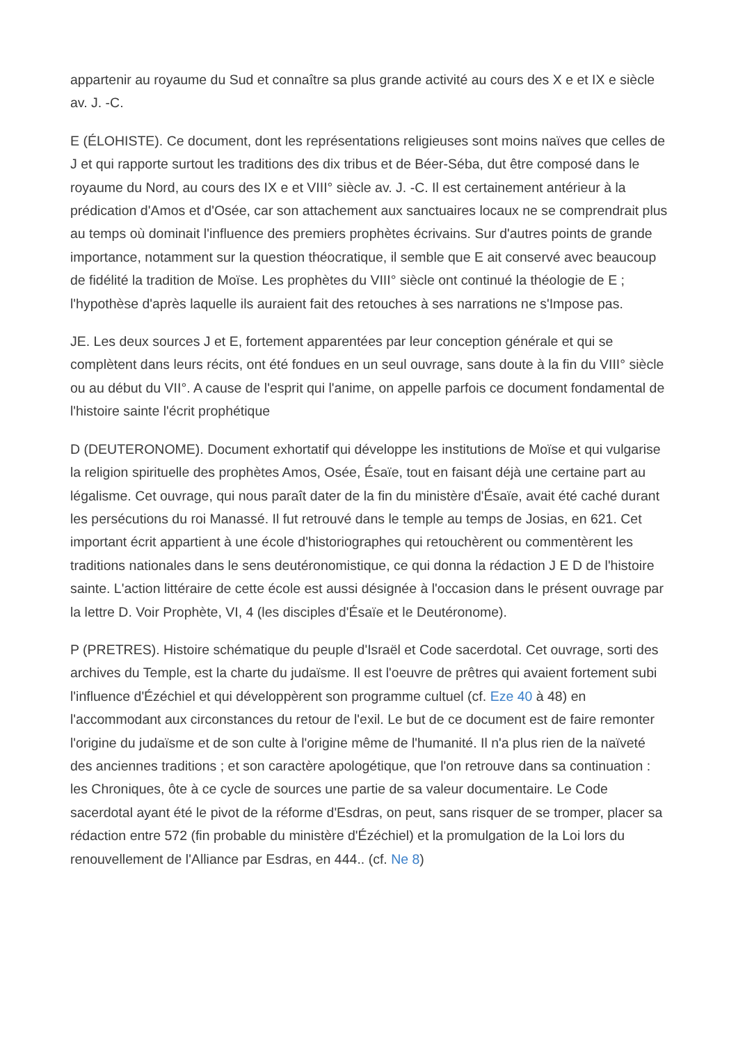appartenir au royaume du Sud et connaître sa plus grande activité au cours des X e et IX e siècle av. J. -C.
E (ÉLOHISTE). Ce document, dont les représentations religieuses sont moins naïves que celles de J et qui rapporte surtout les traditions des dix tribus et de Béer-Séba, dut être composé dans le royaume du Nord, au cours des IX e et VIII° siècle av. J. -C. Il est certainement antérieur à la prédication d'Amos et d'Osée, car son attachement aux sanctuaires locaux ne se comprendrait plus au temps où dominait l'influence des premiers prophètes écrivains. Sur d'autres points de grande importance, notamment sur la question théocratique, il semble que E ait conservé avec beaucoup de fidélité la tradition de Moïse. Les prophètes du VIII° siècle ont continué la théologie de E ; l'hypothèse d'après laquelle ils auraient fait des retouches à ses narrations ne s'Impose pas.
JE. Les deux sources J et E, fortement apparentées par leur conception générale et qui se complètent dans leurs récits, ont été fondues en un seul ouvrage, sans doute à la fin du VIII° siècle ou au début du VII°. A cause de l'esprit qui l'anime, on appelle parfois ce document fondamental de l'histoire sainte l'écrit prophétique
D (DEUTERONOME). Document exhortatif qui développe les institutions de Moïse et qui vulgarise la religion spirituelle des prophètes Amos, Osée, Ésaïe, tout en faisant déjà une certaine part au légalisme. Cet ouvrage, qui nous paraît dater de la fin du ministère d'Ésaïe, avait été caché durant les persécutions du roi Manassé. Il fut retrouvé dans le temple au temps de Josias, en 621. Cet important écrit appartient à une école d'historiographes qui retouchèrent ou commentèrent les traditions nationales dans le sens deutéronomistique, ce qui donna la rédaction J E D de l'histoire sainte. L'action littéraire de cette école est aussi désignée à l'occasion dans le présent ouvrage par la lettre D. Voir Prophète, VI, 4 (les disciples d'Ésaïe et le Deutéronome).
P (PRETRES). Histoire schématique du peuple d'Israël et Code sacerdotal. Cet ouvrage, sorti des archives du Temple, est la charte du judaïsme. Il est l'oeuvre de prêtres qui avaient fortement subi l'influence d'Ézéchiel et qui développèrent son programme cultuel (cf. Eze 40 à 48) en l'accommodant aux circonstances du retour de l'exil. Le but de ce document est de faire remonter l'origine du judaïsme et de son culte à l'origine même de l'humanité. Il n'a plus rien de la naïveté des anciennes traditions ; et son caractère apologétique, que l'on retrouve dans sa continuation : les Chroniques, ôte à ce cycle de sources une partie de sa valeur documentaire. Le Code sacerdotal ayant été le pivot de la réforme d'Esdras, on peut, sans risquer de se tromper, placer sa rédaction entre 572 (fin probable du ministère d'Ézéchiel) et la promulgation de la Loi lors du renouvellement de l'Alliance par Esdras, en 444.. (cf. Ne 8)